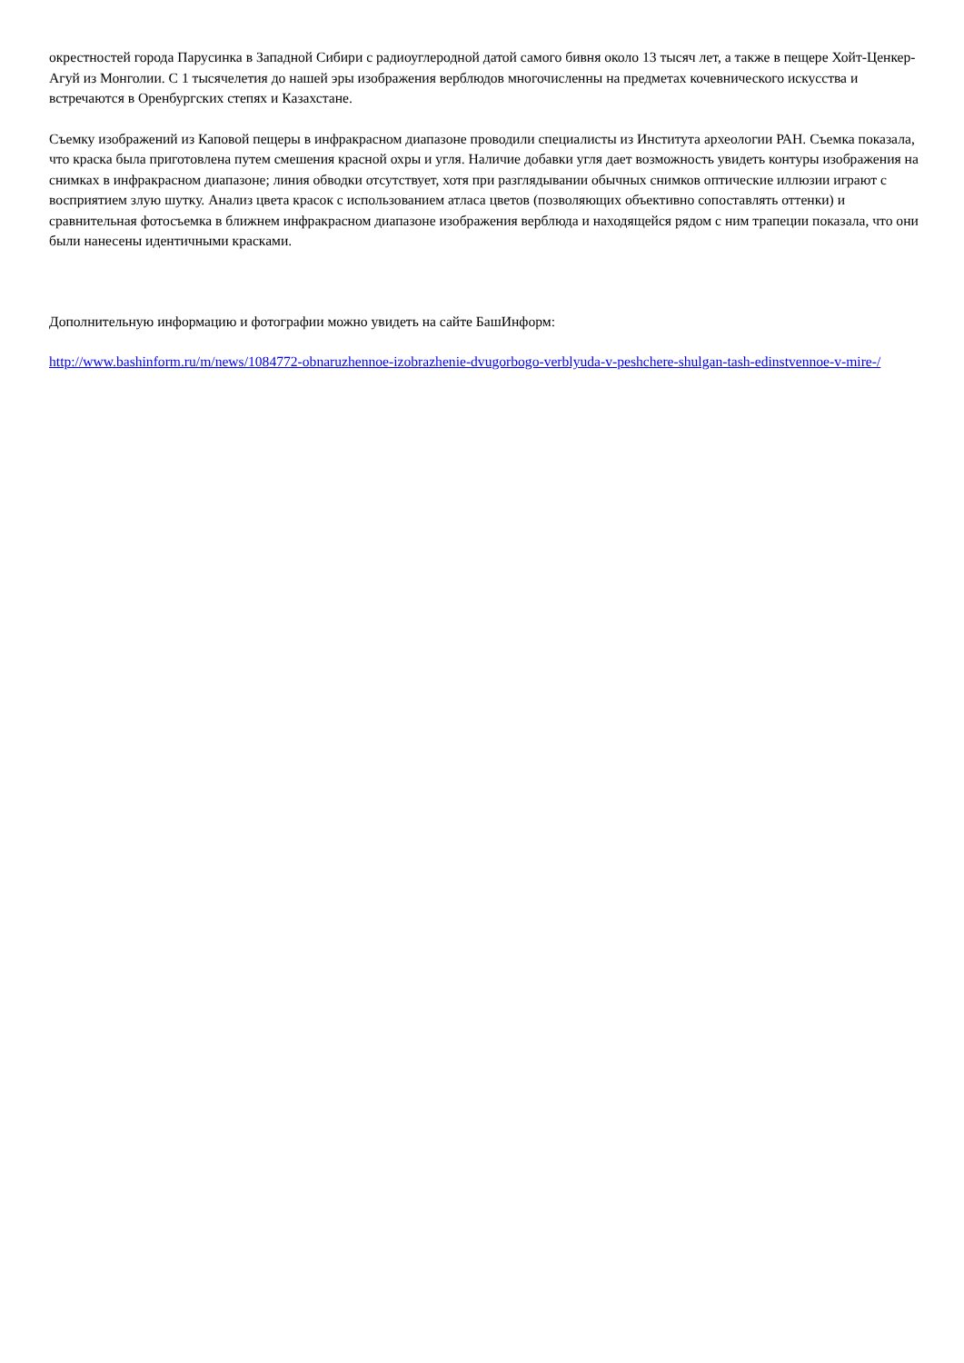окрестностей города Парусинка в Западной Сибири с радиоуглеродной датой самого бивня около 13 тысяч лет, а также в пещере Хойт-Ценкер-Агуй из Монголии. С 1 тысячелетия до нашей эры изображения верблюдов многочисленны на предметах кочевнического искусства и встречаются в Оренбургских степях и Казахстане.
Съемку изображений из Каповой пещеры в инфракрасном диапазоне проводили специалисты из Института археологии РАН. Съемка показала, что краска была приготовлена путем смешения красной охры и угля. Наличие добавки угля дает возможность увидеть контуры изображения на снимках в инфракрасном диапазоне; линия обводки отсутствует, хотя при разглядывании обычных снимков оптические иллюзии играют с восприятием злую шутку. Анализ цвета красок с использованием атласа цветов (позволяющих объективно сопоставлять оттенки) и сравнительная фотосъемка в ближнем инфракрасном диапазоне изображения верблюда и находящейся рядом с ним трапеции показала, что они были нанесены идентичными красками.
Дополнительную информацию и фотографии можно увидеть на сайте БашИнформ:
http://www.bashinform.ru/m/news/1084772-obnaruzhennoe-izobrazhenie-dvugorbogo-verblyuda-v-peshchere-shulgan-tash-edinstvennoe-v-mire-/